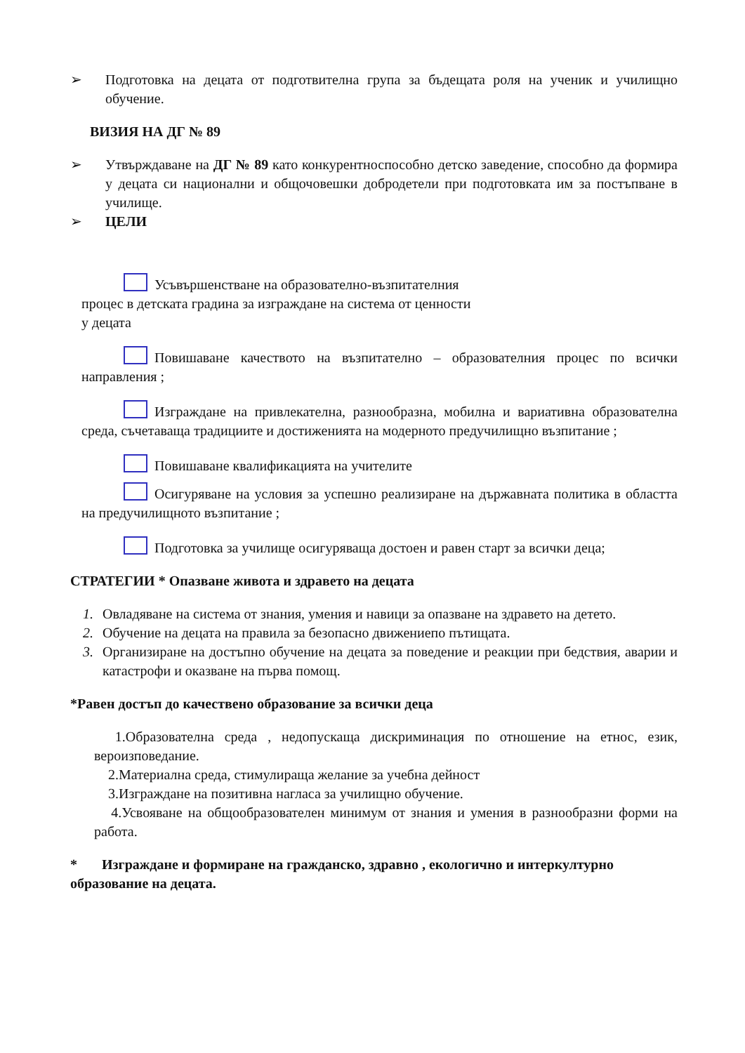➢ Подготовка на децата от подготвителна група за бъдещата роля на ученик и училищно обучение.
ВИЗИЯ НА ДГ № 89
➢ Утвърждаване на ДГ № 89 като конкурентноспособно детско заведение, способно да формира у децата си национални и общочовешки добродетели при подготовката им за постъпване в училище.
➢ ЦЕЛИ
Усъвършенстване на образователно-възпитателния
процес в детската градина за изграждане на система от ценности
у децата
Повишаване качеството на възпитателно – образователния процес по всички направления ;
Изграждане на привлекателна, разнообразна, мобилна и вариативна образователна среда, съчетаваща традициите и достиженията на модерното предучилищно възпитание ;
Повишаване квалификацията на учителите
Осигуряване на условия за успешно реализиране на държавната политика в областта на предучилищното възпитание ;
Подготовка за училище осигуряваща достоен и равен старт за всички деца;
СТРАТЕГИИ * Опазване живота и здравето на децата
1. Овладяване на система от знания, умения и навици за опазване на здравето на детето.
2. Обучение на децата на правила за безопасно движениепо пътищата.
3. Организиране на достъпно обучение на децата за поведение и реакции при бедствия, аварии и катастрофи и оказване на първа помощ.
*Равен достъп до качествено образование за всички деца
1.Образователна среда , недопускаща дискриминация по отношение на етнос, език, вероизповедание.
2.Материална среда, стимулираща желание за учебна дейност
3.Изграждане на позитивна нагласа за училищно обучение.
4.Усвояване на общообразователен минимум от знания и умения в разнообразни форми на работа.
* Изграждане и формиране на гражданско, здравно , екологично и интеркултурно образование на децата.